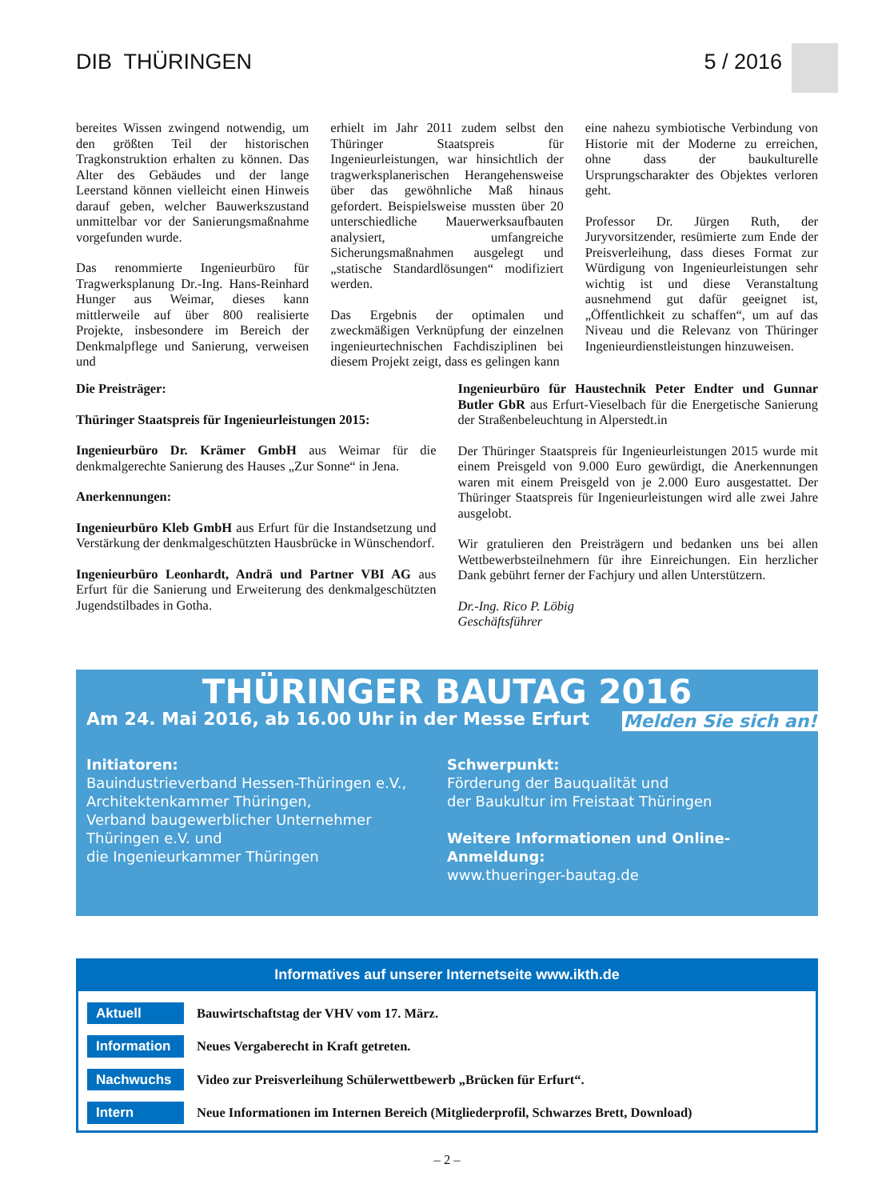DIB THÜRINGEN 5 / 2016
bereites Wissen zwingend notwendig, um den größten Teil der historischen Tragkonstruktion erhalten zu können. Das Alter des Gebäudes und der lange Leerstand können vielleicht einen Hinweis darauf geben, welcher Bauwerkszustand unmittelbar vor der Sanierungsmaßnahme vorgefunden wurde.
Das renommierte Ingenieurbüro für Tragwerksplanung Dr.-Ing. Hans-Reinhard Hunger aus Weimar, dieses kann mittlerweile auf über 800 realisierte Projekte, insbesondere im Bereich der Denkmalpflege und Sanierung, verweisen und
erhielt im Jahr 2011 zudem selbst den Thüringer Staatspreis für Ingenieurleistungen, war hinsichtlich der tragwerksplanerischen Herangehensweise über das gewöhnliche Maß hinaus gefordert. Beispielsweise mussten über 20 unterschiedliche Mauerwerksaufbauten analysiert, umfangreiche Sicherungsmaßnahmen ausgelegt und „statische Standardlösungen“ modifiziert werden.
Das Ergebnis der optimalen und zweckmäßigen Verknüpfung der einzelnen ingenieurtechnischen Fachdisziplinen bei diesem Projekt zeigt, dass es gelingen kann
eine nahezu symbiotische Verbindung von Historie mit der Moderne zu erreichen, ohne dass der baukulturelle Ursprungscharakter des Objektes verloren geht.
Professor Dr. Jürgen Ruth, der Juryvorsitzender, resümierte zum Ende der Preisverleihung, dass dieses Format zur Würdigung von Ingenieurleistungen sehr wichtig ist und diese Veranstaltung ausnehmend gut dafür geeignet ist, „Öffentlichkeit zu schaffen“, um auf das Niveau und die Relevanz von Thüringer Ingenieurdienstleistungen hinzuweisen.
Die Preisträger:
Thüringer Staatspreis für Ingenieurleistungen 2015:
Ingenieurbüro Dr. Krämer GmbH aus Weimar für die denkmalgerechte Sanierung des Hauses „Zur Sonne“ in Jena.
Anerkennungen:
Ingenieurbüro Kleb GmbH aus Erfurt für die Instandsetzung und Verstärkung der denkmalgeschützten Hausbrücke in Wünschendorf.
Ingenieurbüro Leonhardt, Andrä und Partner VBI AG aus Erfurt für die Sanierung und Erweiterung des denkmalgeschützten Jugendstilbades in Gotha.
Ingenieurbüro für Haustechnik Peter Endter und Gunnar Butler GbR aus Erfurt-Vieselbach für die Energetische Sanierung der Straßenbeleuchtung in Alperstedt.in
Der Thüringer Staatspreis für Ingenieurleistungen 2015 wurde mit einem Preisgeld von 9.000 Euro gewürdigt, die Anerkennungen waren mit einem Preisgeld von je 2.000 Euro ausgestattet. Der Thüringer Staatspreis für Ingenieurleistungen wird alle zwei Jahre ausgelobt.
Wir gratulieren den Preisträgern und bedanken uns bei allen Wettbewerbsteilnehmern für ihre Einreichungen. Ein herzlicher Dank gebührt ferner der Fachjury und allen Unterstützern.
Dr.-Ing. Rico P. Löbig
Geschäftsführer
THÜRINGER BAUTAG 2016
Am 24. Mai 2016, ab 16.00 Uhr in der Messe Erfurt
Melden Sie sich an!
Initiatoren:
Bauindustrieverband Hessen-Thüringen e.V.,
Architektenkammer Thüringen,
Verband baugewerblicher Unternehmer
Thüringen e.V. und
die Ingenieurkammer Thüringen
Schwerpunkt:
Förderung der Bauqualität und
der Baukultur im Freistaat Thüringen
Weitere Informationen und Online-Anmeldung:
www.thueringer-bautag.de
Informatives auf unserer Internetseite www.ikth.de
Aktuell Bauwirtschaftstag der VHV vom 17. März.
Information Neues Vergaberecht in Kraft getreten.
Nachwuchs Video zur Preisverleihung Schülerwettbewerb „Brücken für Erfurt“.
Intern Neue Informationen im Internen Bereich (Mitgliederprofil, Schwarzes Brett, Download)
– 2 –